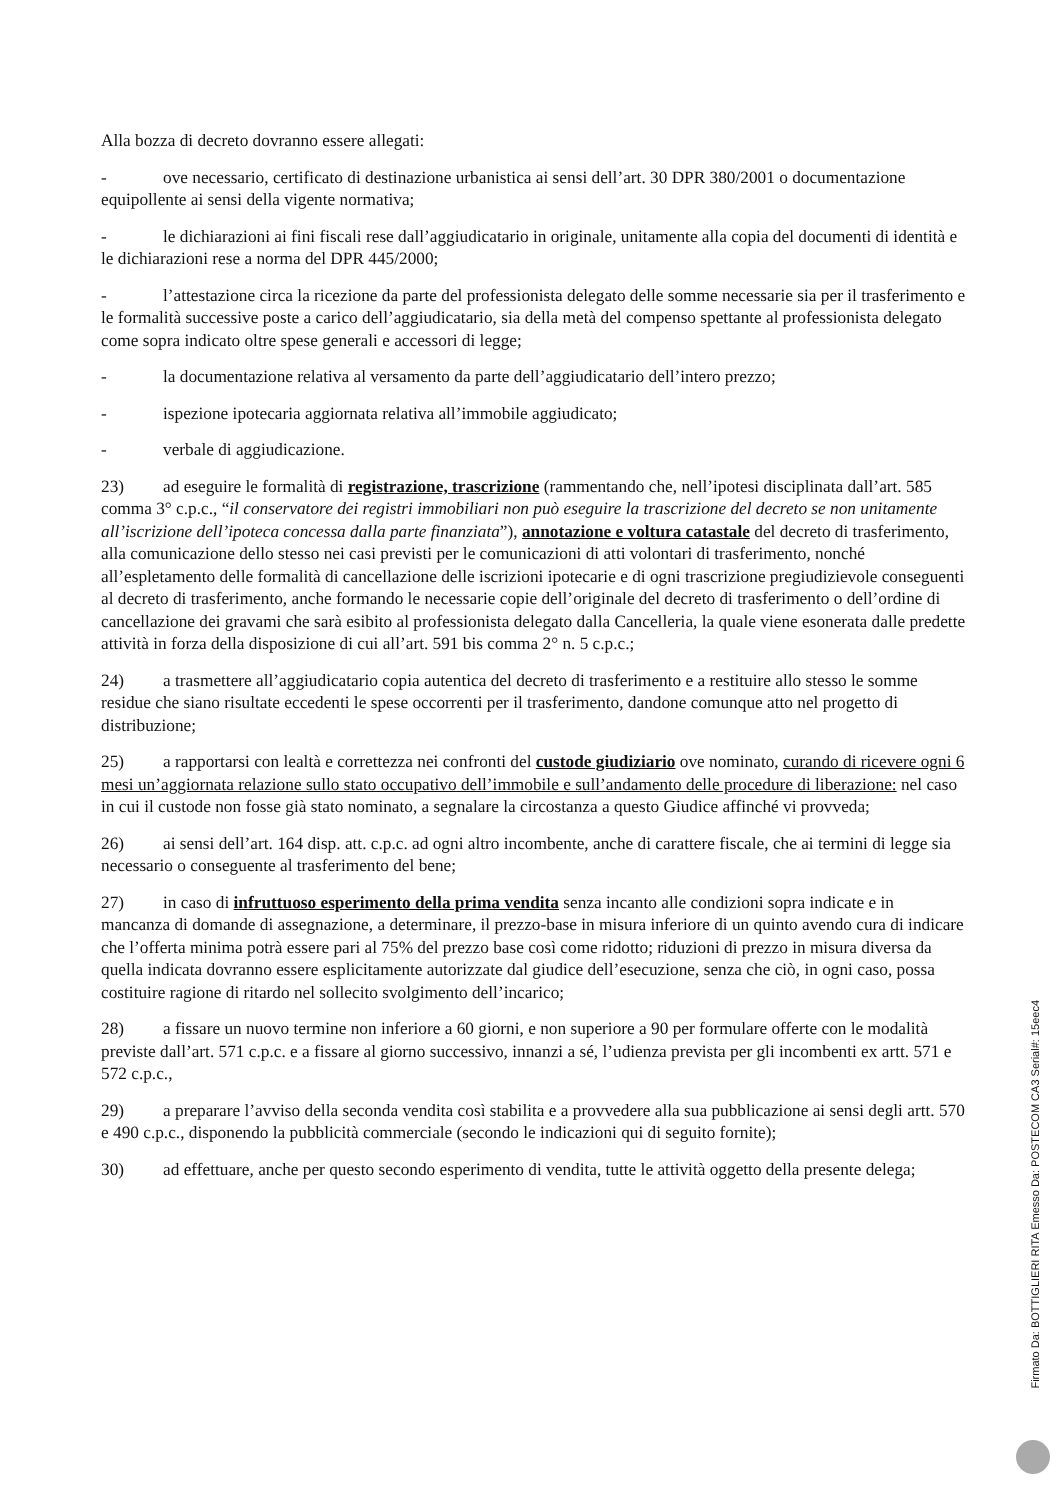Alla bozza di decreto dovranno essere allegati:
- ove necessario, certificato di destinazione urbanistica ai sensi dell’art. 30 DPR 380/2001 o documentazione equipollente ai sensi della vigente normativa;
- le dichiarazioni ai fini fiscali rese dall’aggiudicatario in originale, unitamente alla copia del documenti di identità e le dichiarazioni rese a norma del DPR 445/2000;
- l’attestazione circa la ricezione da parte del professionista delegato delle somme necessarie sia per il trasferimento e le formalità successive poste a carico dell’aggiudicatario, sia della metà del compenso spettante al professionista delegato come sopra indicato oltre spese generali e accessori di legge;
- la documentazione relativa al versamento da parte dell’aggiudicatario dell’intero prezzo;
- ispezione ipotecaria aggiornata relativa all’immobile aggiudicato;
- verbale di aggiudicazione.
23) ad eseguire le formalità di registrazione, trascrizione (rammentando che, nell’ipotesi disciplinata dall’art. 585 comma 3° c.p.c., “il conservatore dei registri immobiliari non può eseguire la trascrizione del decreto se non unitamente all’iscrizione dell’ipoteca concessa dalla parte finanziata”), annotazione e voltura catastale del decreto di trasferimento, alla comunicazione dello stesso nei casi previsti per le comunicazioni di atti volontari di trasferimento, nonché all’espletamento delle formalità di cancellazione delle iscrizioni ipotecarie e di ogni trascrizione pregiudizievole conseguenti al decreto di trasferimento, anche formando le necessarie copie dell’originale del decreto di trasferimento o dell’ordine di cancellazione dei gravami che sarà esibito al professionista delegato dalla Cancelleria, la quale viene esonerata dalle predette attività in forza della disposizione di cui all’art. 591 bis comma 2° n. 5 c.p.c.;
24) a trasmettere all’aggiudicatario copia autentica del decreto di trasferimento e a restituire allo stesso le somme residue che siano risultate eccedenti le spese occorrenti per il trasferimento, dandone comunque atto nel progetto di distribuzione;
25) a rapportarsi con lealtà e correttezza nei confronti del custode giudiziario ove nominato, curando di ricevere ogni 6 mesi un’aggiornata relazione sullo stato occupativo dell’immobile e sull’andamento delle procedure di liberazione: nel caso in cui il custode non fosse già stato nominato, a segnalare la circostanza a questo Giudice affinché vi provveda;
26) ai sensi dell’art. 164 disp. att. c.p.c. ad ogni altro incombente, anche di carattere fiscale, che ai termini di legge sia necessario o conseguente al trasferimento del bene;
27) in caso di infruttuoso esperimento della prima vendita senza incanto alle condizioni sopra indicate e in mancanza di domande di assegnazione, a determinare, il prezzo-base in misura inferiore di un quinto avendo cura di indicare che l’offerta minima potrà essere pari al 75% del prezzo base così come ridotto; riduzioni di prezzo in misura diversa da quella indicata dovranno essere esplicitamente autorizzate dal giudice dell’esecuzione, senza che ciò, in ogni caso, possa costituire ragione di ritardo nel sollecito svolgimento dell’incarico;
28) a fissare un nuovo termine non inferiore a 60 giorni, e non superiore a 90 per formulare offerte con le modalità previste dall’art. 571 c.p.c. e a fissare al giorno successivo, innanzi a sé, l’udienza prevista per gli incombenti ex artt. 571 e 572 c.p.c.,
29) a preparare l’avviso della seconda vendita così stabilita e a provvedere alla sua pubblicazione ai sensi degli artt. 570 e 490 c.p.c., disponendo la pubblicità commerciale (secondo le indicazioni qui di seguito fornite);
30) ad effettuare, anche per questo secondo esperimento di vendita, tutte le attività oggetto della presente delega;
Firmato Da: BOTTIGLIERI RITA Emesso Da: POSTECOM CA3 Serial#: 15eec4